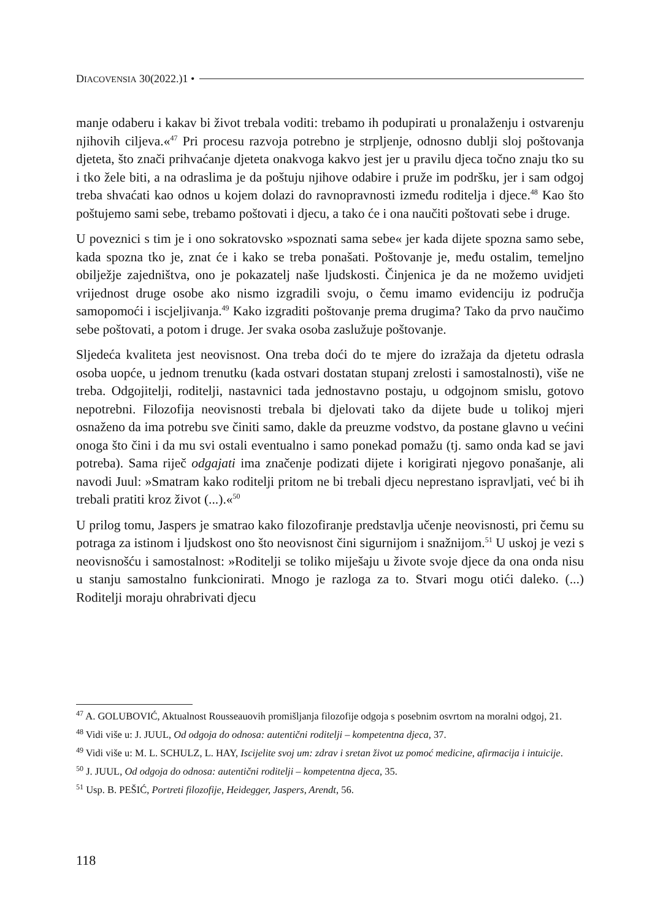DIACOVENSIA 30(2022.)1 •
manje odaberu i kakav bi život trebala voditi: trebamo ih podupirati u pronalaženju i ostvarenju njihovih ciljeva.«<sup>47</sup> Pri procesu razvoja potrebno je strpljenje, odnosno dublji sloj poštovanja djeteta, što znači prihvaćanje djeteta onakvoga kakvo jest jer u pravilu djeca točno znaju tko su i tko žele biti, a na odraslima je da poštuju njihove odabire i pruže im podršku, jer i sam odgoj treba shvaćati kao odnos u kojem dolazi do ravnopravnosti između roditelja i djece.<sup>48</sup> Kao što poštujemo sami sebe, trebamo poštovati i djecu, a tako će i ona naučiti poštovati sebe i druge.
U poveznici s tim je i ono sokratovsko »spoznati sama sebe« jer kada dijete spozna samo sebe, kada spozna tko je, znat će i kako se treba ponašati. Poštovanje je, među ostalim, temeljno obilježje zajedništva, ono je pokazatelj naše ljudskosti. Činjenica je da ne možemo uvidjeti vrijednost druge osobe ako nismo izgradili svoju, o čemu imamo evidenciju iz područja samopomoći i iscjeljivanja.<sup>49</sup> Kako izgraditi poštovanje prema drugima? Tako da prvo naučimo sebe poštovati, a potom i druge. Jer svaka osoba zaslužuje poštovanje.
Sljedeća kvaliteta jest neovisnost. Ona treba doći do te mjere do izražaja da djetetu odrasla osoba uopće, u jednom trenutku (kada ostvari dostatan stupanj zrelosti i samostalnosti), više ne treba. Odgojitelji, roditelji, nastavnici tada jednostavno postaju, u odgojnom smislu, gotovo nepotrebni. Filozofija neovisnosti trebala bi djelovati tako da dijete bude u tolikoj mjeri osnaženo da ima potrebu sve činiti samo, dakle da preuzme vodstvo, da postane glavno u većini onoga što čini i da mu svi ostali eventualno i samo ponekad pomažu (tj. samo onda kad se javi potreba). Sama riječ odgajati ima značenje podizati dijete i korigirati njegovo ponašanje, ali navodi Juul: »Smatram kako roditelji pritom ne bi trebali djecu neprestano ispravljati, već bi ih trebali pratiti kroz život (...).«<sup>50</sup>
U prilog tomu, Jaspers je smatrao kako filozofiranje predstavlja učenje neovisnosti, pri čemu su potraga za istinom i ljudskost ono što neovisnost čini sigurnijom i snažnijom.<sup>51</sup> U uskoj je vezi s neovisnošću i samostalnost: »Roditelji se toliko miješaju u živote svoje djece da ona onda nisu u stanju samostalno funkcionirati. Mnogo je razloga za to. Stvari mogu otići daleko. (...) Roditelji moraju ohrabrivati djecu
<sup>47</sup> A. GOLUBOVIĆ, Aktualnost Rousseauovih promišljanja filozofije odgoja s posebnim osvrtom na moralni odgoj, 21.
<sup>48</sup> Vidi više u: J. JUUL, Od odgoja do odnosa: autentični roditelji – kompetentna djeca, 37.
<sup>49</sup> Vidi više u: M. L. SCHULZ, L. HAY, Iscijelite svoj um: zdrav i sretan život uz pomoć medicine, afirmacija i intuicije.
<sup>50</sup> J. JUUL, Od odgoja do odnosa: autentični roditelji – kompetentna djeca, 35.
<sup>51</sup> Usp. B. PEŠIĆ, Portreti filozofije, Heidegger, Jaspers, Arendt, 56.
118